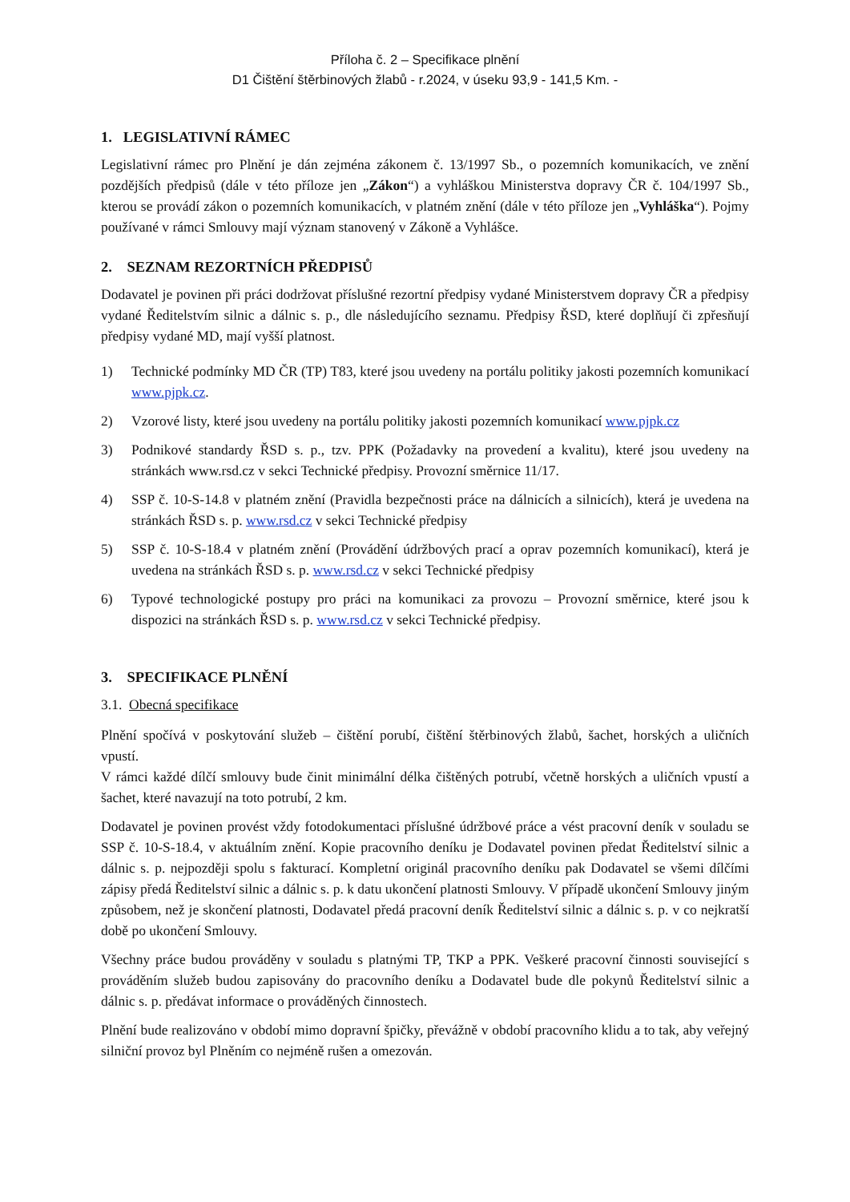Příloha č. 2 – Specifikace plnění
D1 Čištění štěrbinových žlabů - r.2024, v úseku 93,9 - 141,5 Km. -
1. LEGISLATIVNÍ RÁMEC
Legislativní rámec pro Plnění je dán zejména zákonem č. 13/1997 Sb., o pozemních komunikacích, ve znění pozdějších předpisů (dále v této příloze jen „Zákon“) a vyhláškou Ministerstva dopravy ČR č. 104/1997 Sb., kterou se provádí zákon o pozemních komunikacích, v platném znění (dále v této příloze jen „Vyhláška“). Pojmy používané v rámci Smlouvy mají význam stanovený v Zákoně a Vyhlášce.
2. SEZNAM REZORTNÍCH PŘEDPISŮ
Dodavatel je povinen při práci dodržovat příslušné rezortní předpisy vydané Ministerstvem dopravy ČR a předpisy vydané Ředitelstvím silnic a dálnic s. p., dle následujícího seznamu. Předpisy ŘSD, které doplňují či zpřesňují předpisy vydané MD, mají vyšší platnost.
1) Technické podmínky MD ČR (TP) T83, které jsou uvedeny na portálu politiky jakosti pozemních komunikací www.pjpk.cz.
2) Vzorové listy, které jsou uvedeny na portálu politiky jakosti pozemních komunikací www.pjpk.cz
3) Podnikové standardy ŘSD s. p., tzv. PPK (Požadavky na provedení a kvalitu), které jsou uvedeny na stránkách www.rsd.cz v sekci Technické předpisy. Provozní směrnice 11/17.
4) SSP č. 10-S-14.8 v platném znění (Pravidla bezpečnosti práce na dálnicích a silnicích), která je uvedena na stránkách ŘSD s. p. www.rsd.cz v sekci Technické předpisy
5) SSP č. 10-S-18.4 v platném znění (Provádění údržbových prací a oprav pozemních komunikací), která je uvedena na stránkách ŘSD s. p. www.rsd.cz v sekci Technické předpisy
6) Typové technologické postupy pro práci na komunikaci za provozu – Provozní směrnice, které jsou k dispozici na stránkách ŘSD s. p. www.rsd.cz v sekci Technické předpisy.
3. SPECIFIKACE PLNĚNÍ
3.1. Obecná specifikace
Plnění spočívá v poskytování služeb – čištění porubí, čištění štěrbinových žlabů, šachet, horských a uličních vpustí.
V rámci každé dílčí smlouvy bude činit minimální délka čištěných potrubí, včetně horských a uličních vpustí a šachet, které navazují na toto potrubí, 2 km.
Dodavatel je povinen provést vždy fotodokumentaci příslušné údržbové práce a vést pracovní deník v souladu se SSP č. 10-S-18.4, v aktuálním znění. Kopie pracovního deníku je Dodavatel povinen předat Ředitelství silnic a dálnic s. p. nejpozději spolu s fakturací. Kompletní originál pracovního deníku pak Dodavatel se všemi dílčími zápisy předá Ředitelství silnic a dálnic s. p. k datu ukončení platnosti Smlouvy. V případě ukončení Smlouvy jiným způsobem, než je skončení platnosti, Dodavatel předá pracovní deník Ředitelství silnic a dálnic s. p. v co nejkratší době po ukončení Smlouvy.
Všechny práce budou prováděny v souladu s platnými TP, TKP a PPK. Veškeré pracovní činnosti související s prováděním služeb budou zapisovány do pracovního deníku a Dodavatel bude dle pokynů Ředitelství silnic a dálnic s. p. předávat informace o prováděných činnostech.
Plnění bude realizováno v období mimo dopravní špičky, převážně v období pracovního klidu a to tak, aby veřejný silniční provoz byl Plněním co nejméně rušen a omezován.